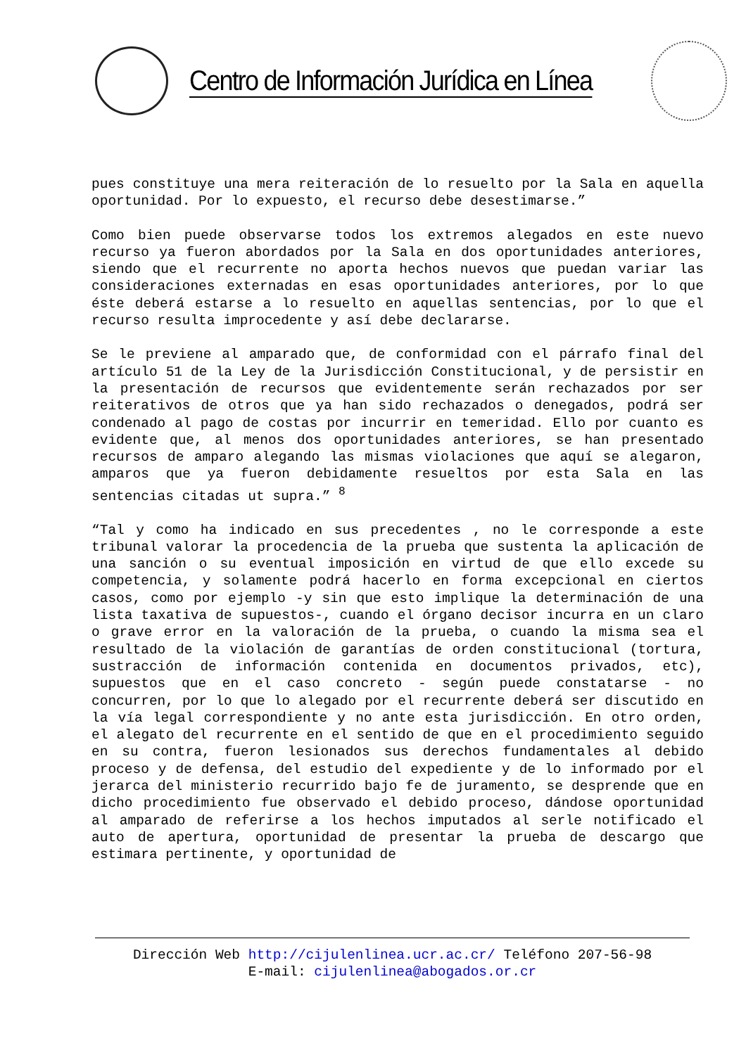Centro de Información Jurídica en Línea
pues constituye una mera reiteración de lo resuelto por la Sala en aquella oportunidad. Por lo expuesto, el recurso debe desestimarse.”
Como bien puede observarse todos los extremos alegados en este nuevo recurso ya fueron abordados por la Sala en dos oportunidades anteriores, siendo que el recurrente no aporta hechos nuevos que puedan variar las consideraciones externadas en esas oportunidades anteriores, por lo que éste deberá estarse a lo resuelto en aquellas sentencias, por lo que el recurso resulta improcedente y así debe declararse.
Se le previene al amparado que, de conformidad con el párrafo final del artículo 51 de la Ley de la Jurisdicción Constitucional, y de persistir en la presentación de recursos que evidentemente serán rechazados por ser reiterativos de otros que ya han sido rechazados o denegados, podrá ser condenado al pago de costas por incurrir en temeridad. Ello por cuanto es evidente que, al menos dos oportunidades anteriores, se han presentado recursos de amparo alegando las mismas violaciones que aquí se alegaron, amparos que ya fueron debidamente resueltos por esta Sala en las sentencias citadas ut supra.” <sup>8</sup>
“Tal y como ha indicado en sus precedentes , no le corresponde a este tribunal valorar la procedencia de la prueba que sustenta la aplicación de una sanción o su eventual imposición en virtud de que ello excede su competencia, y solamente podrá hacerlo en forma excepcional en ciertos casos, como por ejemplo -y sin que esto implique la determinación de una lista taxativa de supuestos-, cuando el órgano decisor incurra en un claro o grave error en la valoración de la prueba, o cuando la misma sea el resultado de la violación de garantías de orden constitucional (tortura, sustracción de información contenida en documentos privados, etc), supuestos que en el caso concreto - según puede constatarse - no concurren, por lo que lo alegado por el recurrente deberá ser discutido en la vía legal correspondiente y no ante esta jurisdicción. En otro orden, el alegato del recurrente en el sentido de que en el procedimiento seguido en su contra, fueron lesionados sus derechos fundamentales al debido proceso y de defensa, del estudio del expediente y de lo informado por el jerarca del ministerio recurrido bajo fe de juramento, se desprende que en dicho procedimiento fue observado el debido proceso, dándose oportunidad al amparado de referirse a los hechos imputados al serle notificado el auto de apertura, oportunidad de presentar la prueba de descargo que estimara pertinente, y oportunidad de
Dirección Web http://cijulenlinea.ucr.ac.cr/ Teléfono 207-56-98
E-mail: cijulenlinea@abogados.or.cr